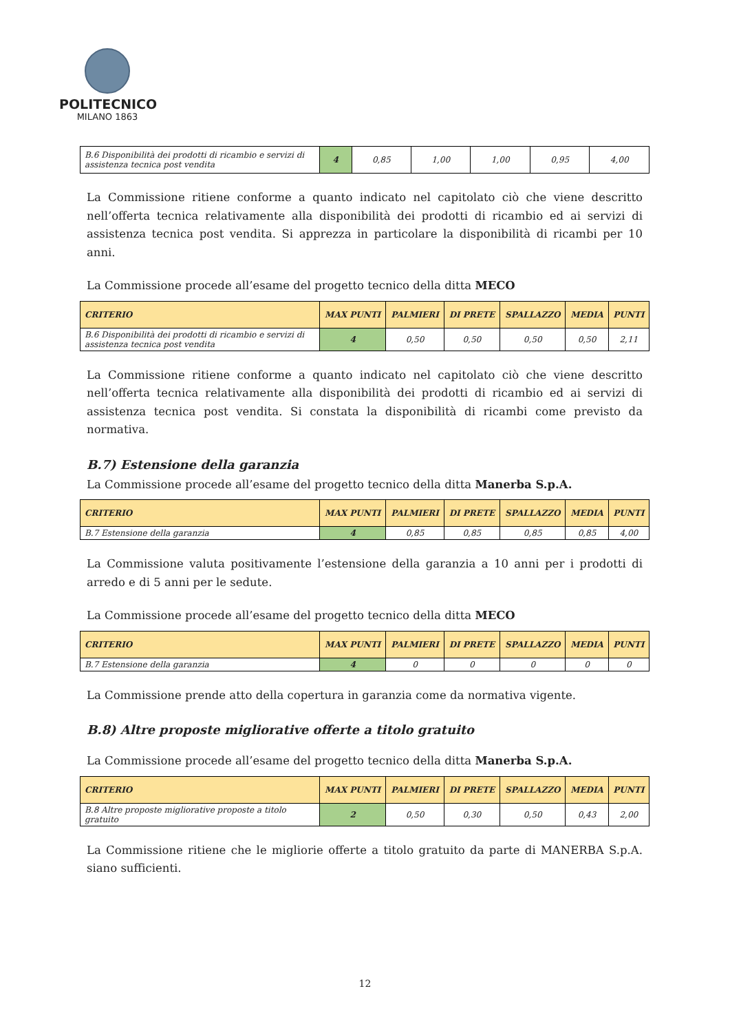POLITECNICO
MILANO 1863
| B.6 Disponibilità dei prodotti di ricambio e servizi di assistenza tecnica post vendita | 4 | 0,85 | 1,00 | 1,00 | 0,95 | 4,00 |
La Commissione ritiene conforme a quanto indicato nel capitolato ciò che viene descritto nell’offerta tecnica relativamente alla disponibilità dei prodotti di ricambio ed ai servizi di assistenza tecnica post vendita. Si apprezza in particolare la disponibilità di ricambi per 10 anni.
La Commissione procede all’esame del progetto tecnico della ditta MECO
| CRITERIO | MAX PUNTI | PALMIERI | DI PRETE | SPALLAZZO | MEDIA | PUNTI |
| --- | --- | --- | --- | --- | --- | --- |
| B.6 Disponibilità dei prodotti di ricambio e servizi di assistenza tecnica post vendita | 4 | 0,50 | 0,50 | 0,50 | 0,50 | 2,11 |
La Commissione ritiene conforme a quanto indicato nel capitolato ciò che viene descritto nell’offerta tecnica relativamente alla disponibilità dei prodotti di ricambio ed ai servizi di assistenza tecnica post vendita. Si constata la disponibilità di ricambi come previsto da normativa.
B.7) Estensione della garanzia
La Commissione procede all’esame del progetto tecnico della ditta Manerba S.p.A.
| CRITERIO | MAX PUNTI | PALMIERI | DI PRETE | SPALLAZZO | MEDIA | PUNTI |
| --- | --- | --- | --- | --- | --- | --- |
| B.7 Estensione della garanzia | 4 | 0,85 | 0,85 | 0,85 | 0,85 | 4,00 |
La Commissione valuta positivamente l’estensione della garanzia a 10 anni per i prodotti di arredo e di 5 anni per le sedute.
La Commissione procede all’esame del progetto tecnico della ditta MECO
| CRITERIO | MAX PUNTI | PALMIERI | DI PRETE | SPALLAZZO | MEDIA | PUNTI |
| --- | --- | --- | --- | --- | --- | --- |
| B.7 Estensione della garanzia | 4 | 0 | 0 | 0 | 0 | 0 |
La Commissione prende atto della copertura in garanzia come da normativa vigente.
B.8) Altre proposte migliorative offerte a titolo gratuito
La Commissione procede all’esame del progetto tecnico della ditta Manerba S.p.A.
| CRITERIO | MAX PUNTI | PALMIERI | DI PRETE | SPALLAZZO | MEDIA | PUNTI |
| --- | --- | --- | --- | --- | --- | --- |
| B.8 Altre proposte migliorative proposte a titolo gratuito | 2 | 0,50 | 0,30 | 0,50 | 0,43 | 2,00 |
La Commissione ritiene che le migliorie offerte a titolo gratuito da parte di MANERBA S.p.A. siano sufficienti.
12